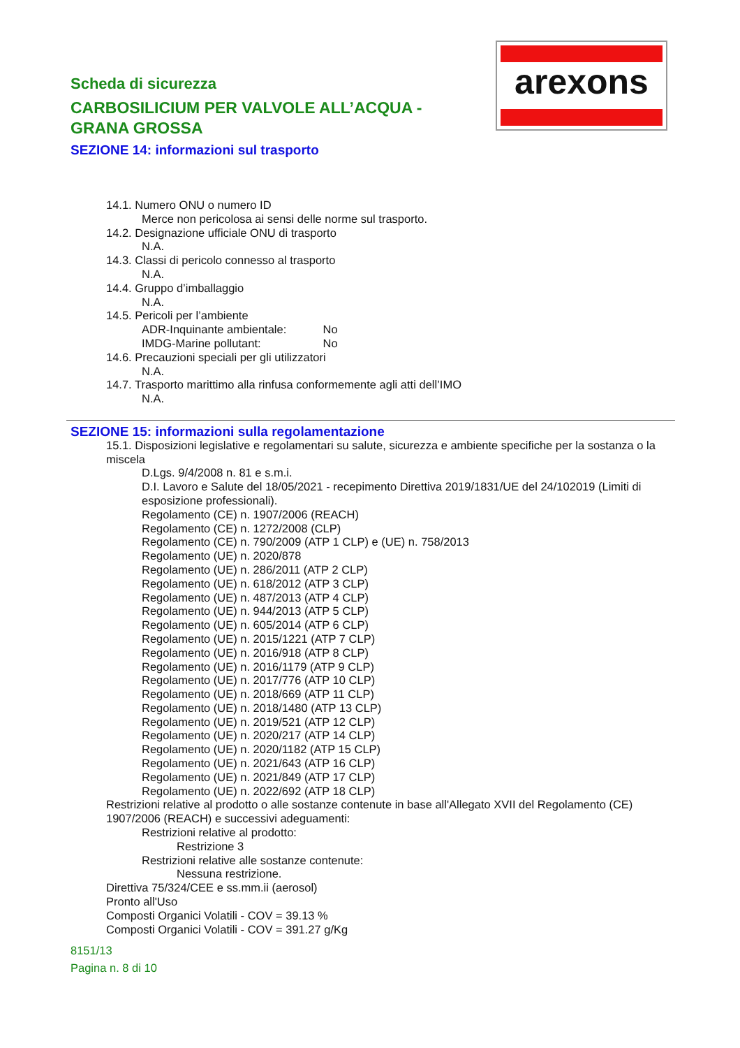arexons
Scheda di sicurezza
CARBOSILICIUM PER VALVOLE ALL’ACQUA - GRANA GROSSA
SEZIONE 14: informazioni sul trasporto
14.1. Numero ONU o numero ID
Merce non pericolosa ai sensi delle norme sul trasporto.
14.2. Designazione ufficiale ONU di trasporto
N.A.
14.3. Classi di pericolo connesso al trasporto
N.A.
14.4. Gruppo d’imballaggio
N.A.
14.5. Pericoli per l’ambiente
ADR-Inquinante ambientale: No
IMDG-Marine pollutant: No
14.6. Precauzioni speciali per gli utilizzatori
N.A.
14.7. Trasporto marittimo alla rinfusa conformemente agli atti dell’IMO
N.A.
SEZIONE 15: informazioni sulla regolamentazione
15.1. Disposizioni legislative e regolamentari su salute, sicurezza e ambiente specifiche per la sostanza o la miscela
D.Lgs. 9/4/2008 n. 81 e s.m.i.
D.I. Lavoro e Salute del 18/05/2021 - recepimento Direttiva 2019/1831/UE del 24/102019 (Limiti di esposizione professionali).
Regolamento (CE) n. 1907/2006 (REACH)
Regolamento (CE) n. 1272/2008 (CLP)
Regolamento (CE) n. 790/2009 (ATP 1 CLP) e (UE) n. 758/2013
Regolamento (UE) n. 2020/878
Regolamento (UE) n. 286/2011 (ATP 2 CLP)
Regolamento (UE) n. 618/2012 (ATP 3 CLP)
Regolamento (UE) n. 487/2013 (ATP 4 CLP)
Regolamento (UE) n. 944/2013 (ATP 5 CLP)
Regolamento (UE) n. 605/2014 (ATP 6 CLP)
Regolamento (UE) n. 2015/1221 (ATP 7 CLP)
Regolamento (UE) n. 2016/918 (ATP 8 CLP)
Regolamento (UE) n. 2016/1179 (ATP 9 CLP)
Regolamento (UE) n. 2017/776 (ATP 10 CLP)
Regolamento (UE) n. 2018/669 (ATP 11 CLP)
Regolamento (UE) n. 2018/1480 (ATP 13 CLP)
Regolamento (UE) n. 2019/521 (ATP 12 CLP)
Regolamento (UE) n. 2020/217 (ATP 14 CLP)
Regolamento (UE) n. 2020/1182 (ATP 15 CLP)
Regolamento (UE) n. 2021/643 (ATP 16 CLP)
Regolamento (UE) n. 2021/849 (ATP 17 CLP)
Regolamento (UE) n. 2022/692 (ATP 18 CLP)
Restrizioni relative al prodotto o alle sostanze contenute in base all'Allegato XVII del Regolamento (CE) 1907/2006 (REACH) e successivi adeguamenti:
Restrizioni relative al prodotto:
Restrizione 3
Restrizioni relative alle sostanze contenute:
Nessuna restrizione.
Direttiva 75/324/CEE e ss.mm.ii (aerosol)
Pronto all'Uso
Composti Organici Volatili - COV = 39.13 %
Composti Organici Volatili - COV = 391.27 g/Kg
8151/13
Pagina n. 8 di 10